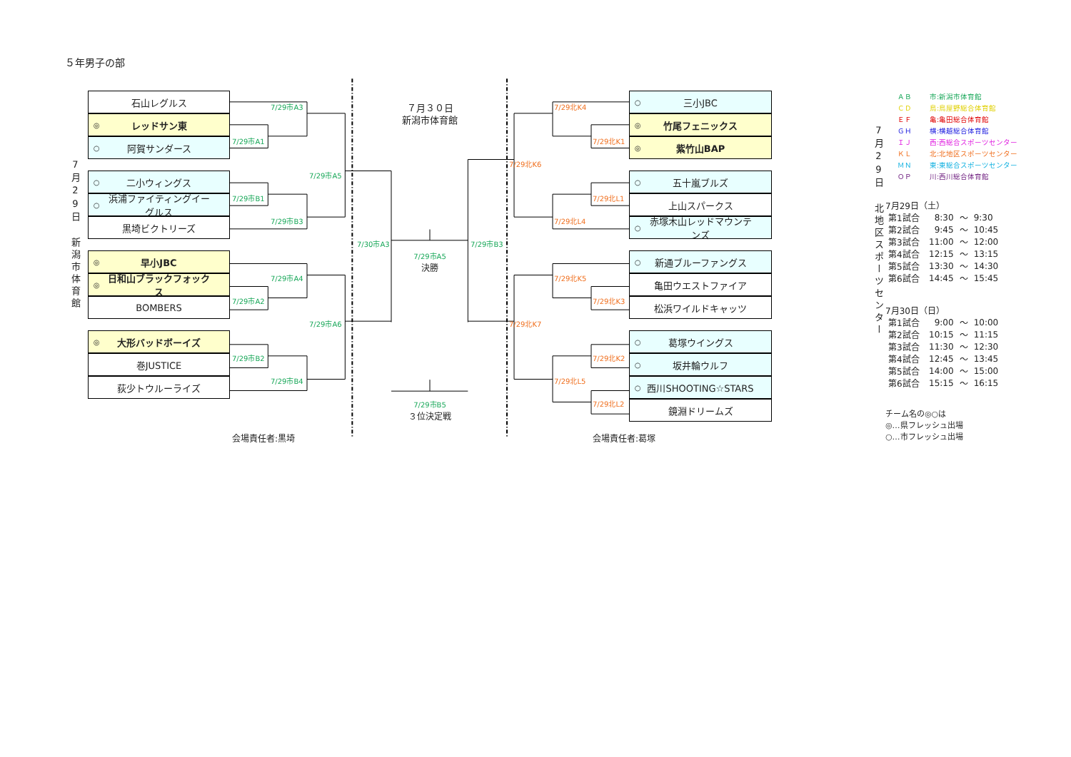５年男子の部
7月29日 新潟市体育館
石山レグルス
◎ レッドサン東
○ 阿賀サンダース
○ 二小ウィングス
○ 浜浦ファイティングイーグルス
黒埼ビクトリーズ
◎ 早小JBC
◎ 日和山ブラックフォックス
BOMBERS
◎ 大形バッドボーイズ
巻JUSTICE
荻少トウルーライズ
7/29市A3
7/29市A1
7/29市A5
7/29市B1
7/29市B3
7/29市A4
7/29市A2
7/29市A6
7/29市B2
7/29市B4
７月３０日
新潟市体育館
7/30市A3
7/29市A5
決勝
7/29市B3
7/29市B5
３位決定戦
7/29北K4
7/29北K1
7/29北K6
7/29北L1
7/29北L4
7/29北K5
7/29北K3
7/29北K7
7/29北K2
7/29北L5
7/29北L2
○ 三小JBC
◎ 竹尾フェニックス
◎ 紫竹山BAP
○ 五十嵐ブルズ
上山スパークス
○ 赤塚木山レッドマウンテンズ
○ 新通ブルーファングス
亀田ウエストファイア
松浜ワイルドキャッツ
○ 葛塚ウイングス
○ 坂井輪ウルフ
○ 西川SHOOTING☆STARS
鏡淵ドリームズ
7月29日 北地区スポーツセンター
| ＡＢ | 市:新潟市体育館 |
| ＣＤ | 鳥:鳥屋野総合体育館 |
| ＥＦ | 亀:亀田総合体育館 |
| ＧＨ | 横:横越総合体育館 |
| ＩＪ | 西:西総合スポーツセンター |
| ＫＬ | 北:北地区スポーツセンター |
| ＭＮ | 東:東総合スポーツセンター |
| ＯＰ | 川:西川総合体育館 |
7月29日（土）
| 第1試合 | 8:30 | ～ | 9:30 |
| 第2試合 | 9:45 | ～ | 10:45 |
| 第3試合 | 11:00 | ～ | 12:00 |
| 第4試合 | 12:15 | ～ | 13:15 |
| 第5試合 | 13:30 | ～ | 14:30 |
| 第6試合 | 14:45 | ～ | 15:45 |
7月30日（日）
| 第1試合 | 9:00 | ～ | 10:00 |
| 第2試合 | 10:15 | ～ | 11:15 |
| 第3試合 | 11:30 | ～ | 12:30 |
| 第4試合 | 12:45 | ～ | 13:45 |
| 第5試合 | 14:00 | ～ | 15:00 |
| 第6試合 | 15:15 | ～ | 16:15 |
チーム名の◎○は
◎…県フレッシュ出場
○…市フレッシュ出場
会場責任者:黒埼 会場責任者:葛塚